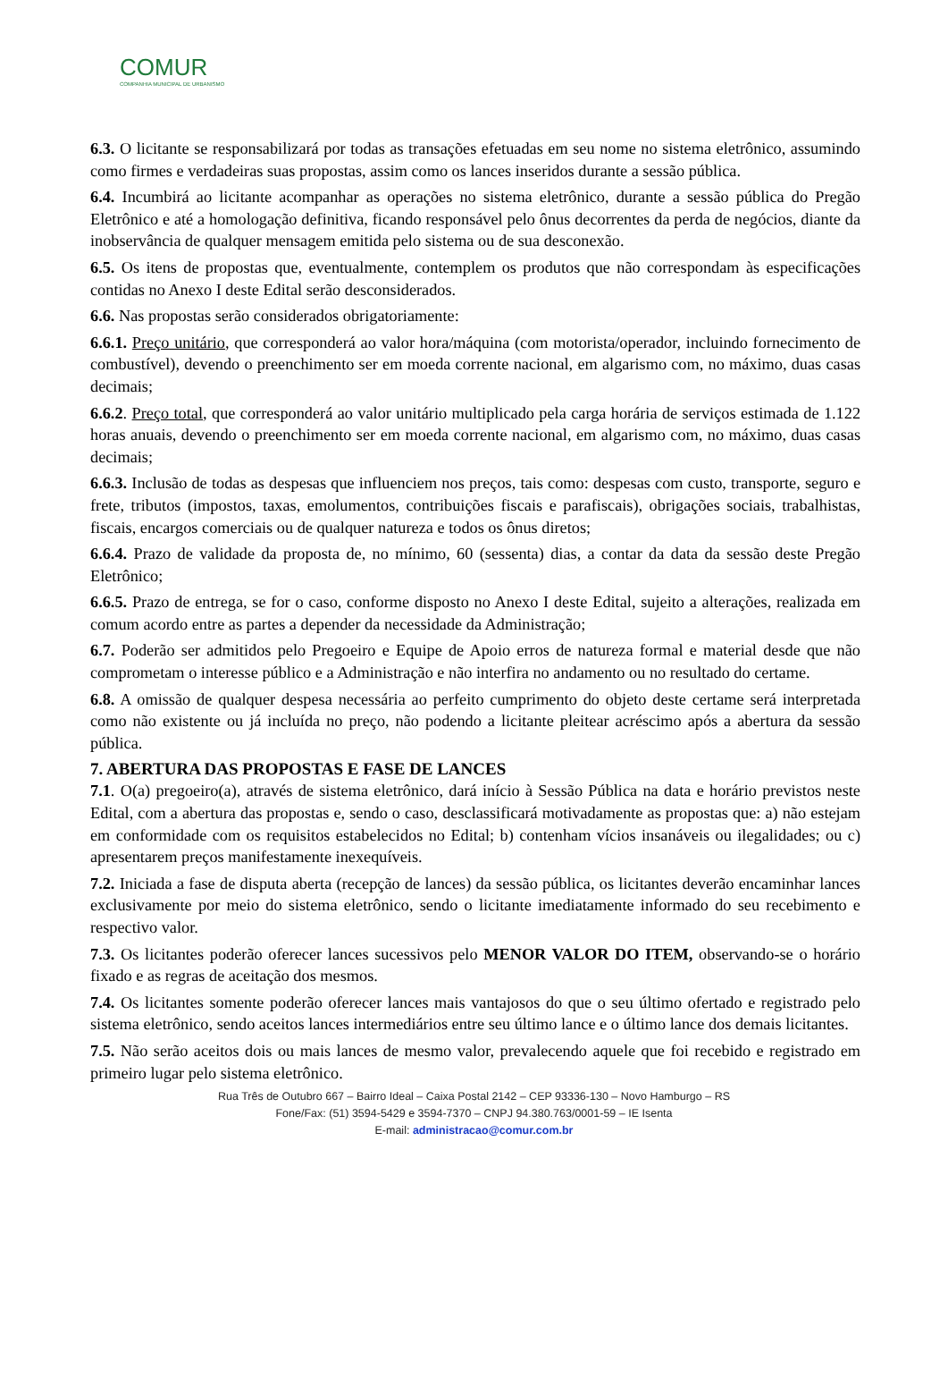COMUR
COMPANHIA MUNICIPAL DE URBANISMO
6.3. O licitante se responsabilizará por todas as transações efetuadas em seu nome no sistema eletrônico, assumindo como firmes e verdadeiras suas propostas, assim como os lances inseridos durante a sessão pública.
6.4. Incumbirá ao licitante acompanhar as operações no sistema eletrônico, durante a sessão pública do Pregão Eletrônico e até a homologação definitiva, ficando responsável pelo ônus decorrentes da perda de negócios, diante da inobservância de qualquer mensagem emitida pelo sistema ou de sua desconexão.
6.5. Os itens de propostas que, eventualmente, contemplem os produtos que não correspondam às especificações contidas no Anexo I deste Edital serão desconsiderados.
6.6. Nas propostas serão considerados obrigatoriamente:
6.6.1. Preço unitário, que corresponderá ao valor hora/máquina (com motorista/operador, incluindo fornecimento de combustível), devendo o preenchimento ser em moeda corrente nacional, em algarismo com, no máximo, duas casas decimais;
6.6.2. Preço total, que corresponderá ao valor unitário multiplicado pela carga horária de serviços estimada de 1.122 horas anuais, devendo o preenchimento ser em moeda corrente nacional, em algarismo com, no máximo, duas casas decimais;
6.6.3. Inclusão de todas as despesas que influenciem nos preços, tais como: despesas com custo, transporte, seguro e frete, tributos (impostos, taxas, emolumentos, contribuições fiscais e parafiscais), obrigações sociais, trabalhistas, fiscais, encargos comerciais ou de qualquer natureza e todos os ônus diretos;
6.6.4. Prazo de validade da proposta de, no mínimo, 60 (sessenta) dias, a contar da data da sessão deste Pregão Eletrônico;
6.6.5. Prazo de entrega, se for o caso, conforme disposto no Anexo I deste Edital, sujeito a alterações, realizada em comum acordo entre as partes a depender da necessidade da Administração;
6.7. Poderão ser admitidos pelo Pregoeiro e Equipe de Apoio erros de natureza formal e material desde que não comprometam o interesse público e a Administração e não interfira no andamento ou no resultado do certame.
6.8. A omissão de qualquer despesa necessária ao perfeito cumprimento do objeto deste certame será interpretada como não existente ou já incluída no preço, não podendo a licitante pleitear acréscimo após a abertura da sessão pública.
7. ABERTURA DAS PROPOSTAS E FASE DE LANCES
7.1. O(a) pregoeiro(a), através de sistema eletrônico, dará início à Sessão Pública na data e horário previstos neste Edital, com a abertura das propostas e, sendo o caso, desclassificará motivadamente as propostas que: a) não estejam em conformidade com os requisitos estabelecidos no Edital; b) contenham vícios insanáveis ou ilegalidades; ou c) apresentarem preços manifestamente inexequíveis.
7.2. Iniciada a fase de disputa aberta (recepção de lances) da sessão pública, os licitantes deverão encaminhar lances exclusivamente por meio do sistema eletrônico, sendo o licitante imediatamente informado do seu recebimento e respectivo valor.
7.3. Os licitantes poderão oferecer lances sucessivos pelo MENOR VALOR DO ITEM, observando-se o horário fixado e as regras de aceitação dos mesmos.
7.4. Os licitantes somente poderão oferecer lances mais vantajosos do que o seu último ofertado e registrado pelo sistema eletrônico, sendo aceitos lances intermediários entre seu último lance e o último lance dos demais licitantes.
7.5. Não serão aceitos dois ou mais lances de mesmo valor, prevalecendo aquele que foi recebido e registrado em primeiro lugar pelo sistema eletrônico.
Rua Três de Outubro 667 – Bairro Ideal – Caixa Postal 2142 – CEP 93336-130 – Novo Hamburgo – RS
Fone/Fax: (51) 3594-5429 e 3594-7370 – CNPJ 94.380.763/0001-59 – IE Isenta
E-mail: administracao@comur.com.br